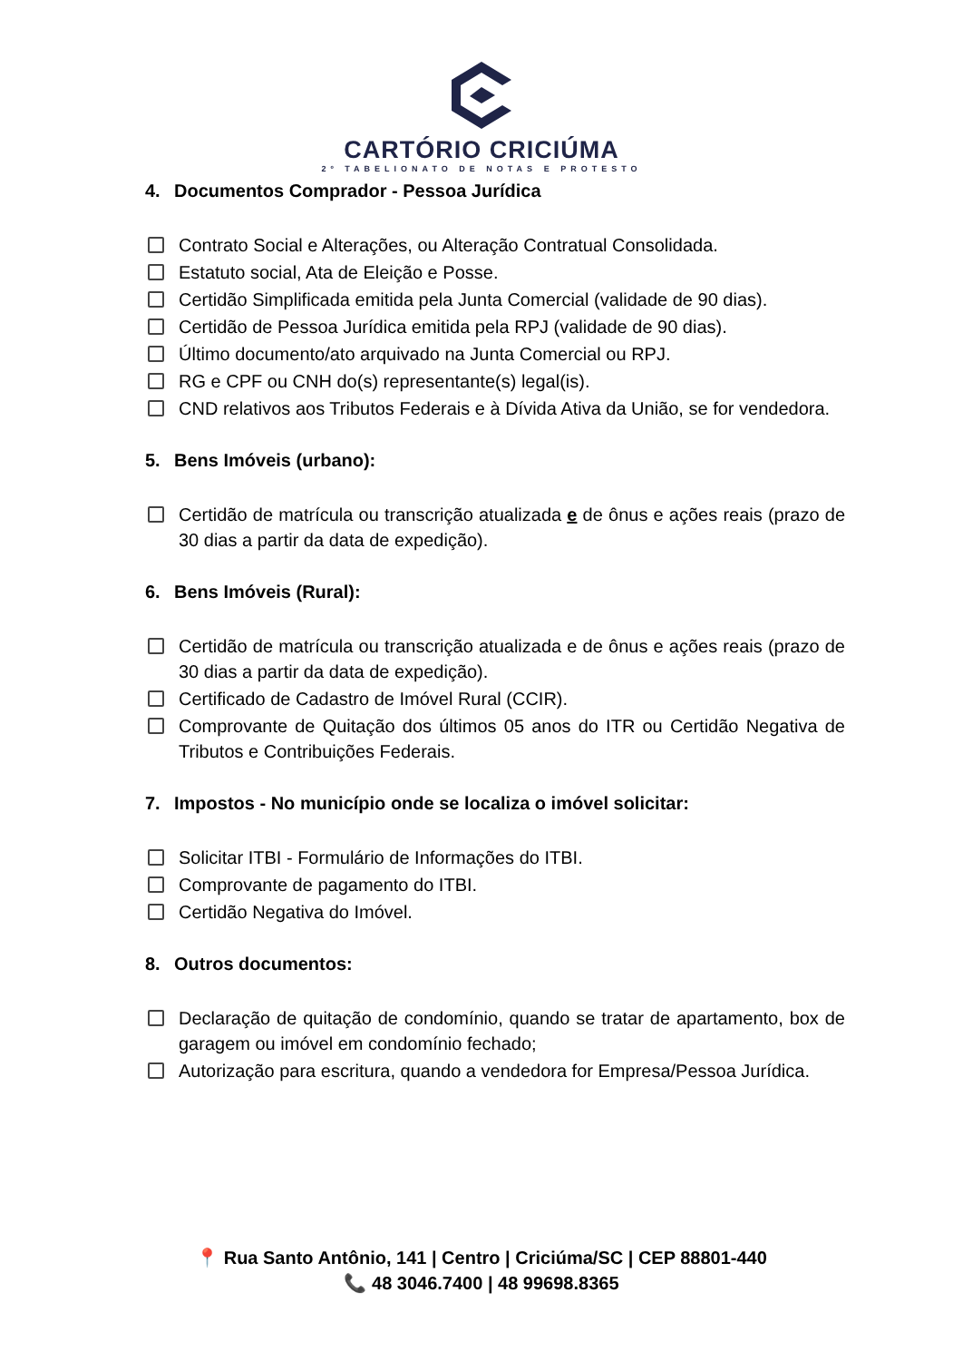CARTÓRIO CRICIÚMA
2º TABELIONATO DE NOTAS E PROTESTO
4. Documentos Comprador - Pessoa Jurídica
Contrato Social e Alterações, ou Alteração Contratual Consolidada.
Estatuto social, Ata de Eleição e Posse.
Certidão Simplificada emitida pela Junta Comercial (validade de 90 dias).
Certidão de Pessoa Jurídica emitida pela RPJ (validade de 90 dias).
Último documento/ato arquivado na Junta Comercial ou RPJ.
RG e CPF ou CNH do(s) representante(s) legal(is).
CND relativos aos Tributos Federais e à Dívida Ativa da União, se for vendedora.
5. Bens Imóveis (urbano):
Certidão de matrícula ou transcrição atualizada e de ônus e ações reais (prazo de 30 dias a partir da data de expedição).
6. Bens Imóveis (Rural):
Certidão de matrícula ou transcrição atualizada e de ônus e ações reais (prazo de 30 dias a partir da data de expedição).
Certificado de Cadastro de Imóvel Rural (CCIR).
Comprovante de Quitação dos últimos 05 anos do ITR ou Certidão Negativa de Tributos e Contribuições Federais.
7. Impostos - No município onde se localiza o imóvel solicitar:
Solicitar ITBI - Formulário de Informações do ITBI.
Comprovante de pagamento do ITBI.
Certidão Negativa do Imóvel.
8. Outros documentos:
Declaração de quitação de condomínio, quando se tratar de apartamento, box de garagem ou imóvel em condomínio fechado;
Autorização para escritura, quando a vendedora for Empresa/Pessoa Jurídica.
📍 Rua Santo Antônio, 141 | Centro | Criciúma/SC | CEP 88801-440
📞 48 3046.7400 | 48 99698.8365